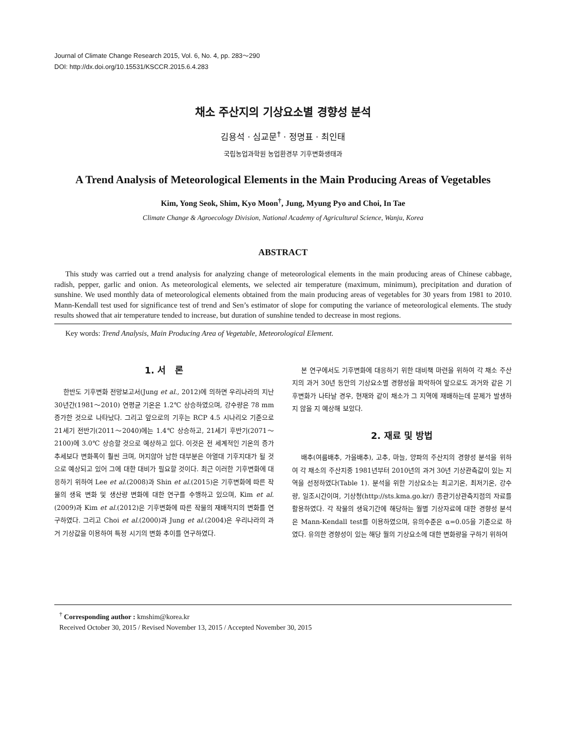Journal of Climate Change Research 2015, Vol. 6, No. 4, pp. 283～290
DOI: http://dx.doi.org/10.15531/KSCCR.2015.6.4.283
채소 주산지의 기상요소별 경향성 분석
김용석 · 심교문<sup>†</sup> · 정명표 · 최인태
국립농업과학원 농업환경부 기후변화생태과
A Trend Analysis of Meteorological Elements in the Main Producing Areas of Vegetables
Kim, Yong Seok, Shim, Kyo Moon<sup>†</sup>, Jung, Myung Pyo and Choi, In Tae
Climate Change & Agroecology Division, National Academy of Agricultural Science, Wanju, Korea
ABSTRACT
This study was carried out a trend analysis for analyzing change of meteorological elements in the main producing areas of Chinese cabbage, radish, pepper, garlic and onion. As meteorological elements, we selected air temperature (maximum, minimum), precipitation and duration of sunshine. We used monthly data of meteorological elements obtained from the main producing areas of vegetables for 30 years from 1981 to 2010. Mann-Kendall test used for significance test of trend and Sen’s estimator of slope for computing the variance of meteorological elements. The study results showed that air temperature tended to increase, but duration of sunshine tended to decrease in most regions.
Key words: Trend Analysis, Main Producing Area of Vegetable, Meteorological Element.
1. 서　론
한반도 기후변화 전망보고서(Jung et al., 2012)에 의하면 우리나라의 지난 30년간(1981～2010) 연평균 기온은 1.2℃ 상승하였으며, 강수량은 78 mm 증가한 것으로 나타났다. 그리고 앞으로의 기후는 RCP 4.5 시나리오 기준으로 21세기 전반기(2011～2040)에는 1.4℃ 상승하고, 21세기 후반기(2071～2100)에 3.0℃ 상승할 것으로 예상하고 있다. 이것은 전 세계적인 기온의 증가 추세보다 변화폭이 훨씬 크며, 머지않아 남한 대부분은 아열대 기후지대가 될 것으로 예상되고 있어 그에 대한 대비가 필요할 것이다. 최근 이러한 기후변화에 대응하기 위하여 Lee et al.(2008)과 Shin et al.(2015)은 기후변화에 따른 작물의 생육 변화 및 생산량 변화에 대한 연구를 수행하고 있으며, Kim et al.(2009)과 Kim et al.(2012)은 기후변화에 따른 작물의 재배적지의 변화를 연구하였다. 그리고 Choi et al.(2000)과 Jung et al.(2004)은 우리나라의 과거 기상값을 이용하여 특정 시기의 변화 추이를 연구하였다.
본 연구에서도 기후변화에 대응하기 위한 대비책 마련을 위하여 각 채소 주산지의 과거 30년 동안의 기상요소별 경향성을 파악하여 앞으로도 과거와 같은 기후변화가 나타날 경우, 현재와 같이 채소가 그 지역에 재배하는데 문제가 발생하지 않을 지 예상해 보았다.
2. 재료 및 방법
배추(여름배추, 가을배추), 고추, 마늘, 양파의 주산지의 경향성 분석을 위하여 각 채소의 주산지중 1981년부터 2010년의 과거 30년 기상관측값이 있는 지역을 선정하였다(Table 1). 분석을 위한 기상요소는 최고기온, 최저기온, 강수량, 일조시간이며, 기상청(http://sts.kma.go.kr/) 종관기상관측지점의 자료를 활용하였다. 각 작물의 생육기간에 해당하는 월별 기상자료에 대한 경향성 분석은 Mann-Kendall test를 이용하였으며, 유의수준은 α=0.05을 기준으로 하였다. 유의한 경향성이 있는 해당 월의 기상요소에 대한 변화량을 구하기 위하여
<sup>†</sup> Corresponding author : kmshim@korea.kr
Received October 30, 2015 / Revised November 13, 2015 / Accepted November 30, 2015